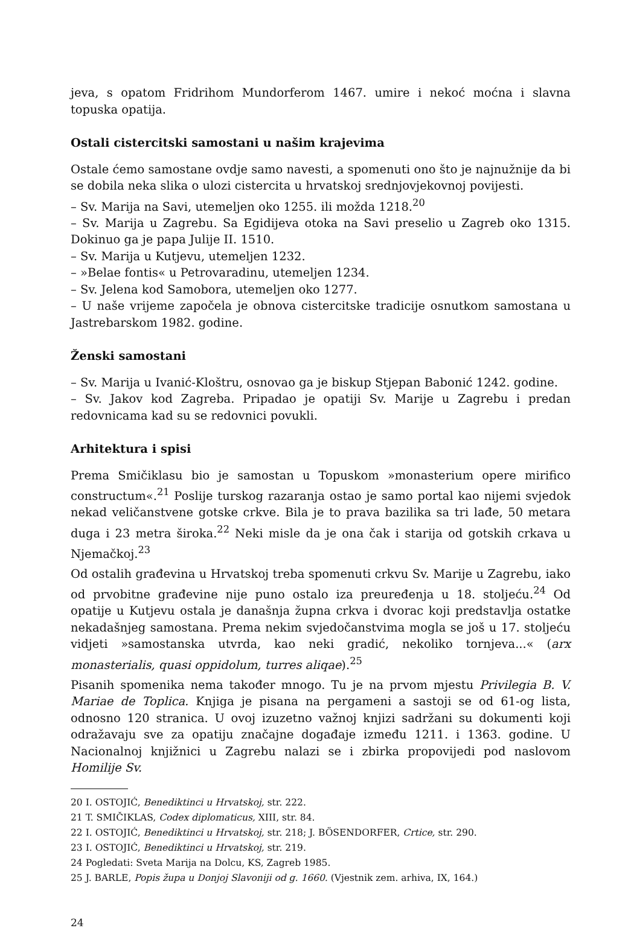jeva, s opatom Fridrihom Mundorferom 1467. umire i nekoć moćna i slavna topuska opatija.
Ostali cistercitski samostani u našim krajevima
Ostale ćemo samostane ovdje samo navesti, a spomenuti ono što je najnužnije da bi se dobila neka slika o ulozi cistercita u hrvatskoj srednjovjekovnoj povijesti.
– Sv. Marija na Savi, utemeljen oko 1255. ili možda 1218.<sup>20</sup>
– Sv. Marija u Zagrebu. Sa Egidijeva otoka na Savi preselio u Zagreb oko 1315. Dokinuo ga je papa Julije II. 1510.
– Sv. Marija u Kutjevu, utemeljen 1232.
– »Belae fontis« u Petrovaradinu, utemeljen 1234.
– Sv. Jelena kod Samobora, utemeljen oko 1277.
– U naše vrijeme započela je obnova cistercitske tradicije osnutkom samostana u Jastrebarskom 1982. godine.
Ženski samostani
– Sv. Marija u Ivanić-Kloštru, osnovao ga je biskup Stjepan Babonić 1242. godine.
– Sv. Jakov kod Zagreba. Pripadao je opatiji Sv. Marije u Zagrebu i predan redovnicama kad su se redovnici povukli.
Arhitektura i spisi
Prema Smičiklasu bio je samostan u Topuskom »monasterium opere mirifico constructum«.<sup>21</sup> Poslije turskog razaranja ostao je samo portal kao nijemi svjedok nekad veličanstvene gotske crkve. Bila je to prava bazilika sa tri lađe, 50 metara duga i 23 metra široka.<sup>22</sup> Neki misle da je ona čak i starija od gotskih crkava u Njemačkoj.<sup>23</sup>
Od ostalih građevina u Hrvatskoj treba spomenuti crkvu Sv. Marije u Zagrebu, iako od prvobitne građevine nije puno ostalo iza preuređenja u 18. stoljeću.<sup>24</sup> Od opatije u Kutjevu ostala je današnja župna crkva i dvorac koji predstavlja ostatke nekadašnjeg samostana. Prema nekim svjedočanstvima mogla se još u 17. stoljeću vidjeti »samostanska utvrda, kao neki gradić, nekoliko tornjeva...« (arx monasterialis, quasi oppidolum, turres aliqae).<sup>25</sup>
Pisanih spomenika nema također mnogo. Tu je na prvom mjestu Privilegia B. V. Mariae de Toplica. Knjiga je pisana na pergameni a sastoji se od 61-og lista, odnosno 120 stranica. U ovoj izuzetno važnoj knjizi sadržani su dokumenti koji odražavaju sve za opatiju značajne događaje između 1211. i 1363. godine. U Nacionalnoj knjižnici u Zagrebu nalazi se i zbirka propovijedi pod naslovom Homilije Sv.
20 I. OSTOJIĆ, Benediktinci u Hrvatskoj, str. 222.
21 T. SMIČIKLAS, Codex diplomaticus, XIII, str. 84.
22 I. OSTOJIĆ, Benediktinci u Hrvatskoj, str. 218; J. BÖSENDORFER, Crtice, str. 290.
23 I. OSTOJIĆ, Benediktinci u Hrvatskoj, str. 219.
24 Pogledati: Sveta Marija na Dolcu, KS, Zagreb 1985.
25 J. BARLE, Popis župa u Donjoj Slavoniji od g. 1660. (Vjestnik zem. arhiva, IX, 164.)
24